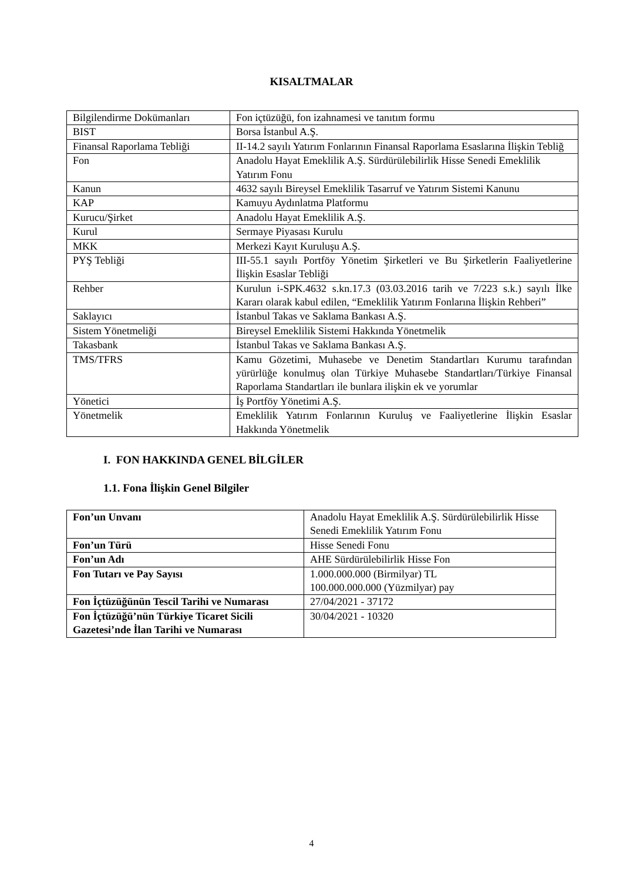KISALTMALAR
| Bilgilendirme Dokümanları | Fon içtüzüğü, fon izahnamesi ve tanıtım formu |
| BIST | Borsa İstanbul A.Ş. |
| Finansal Raporlama Tebliği | II-14.2 sayılı Yatırım Fonlarının Finansal Raporlama Esaslarına İlişkin Tebliğ |
| Fon | Anadolu Hayat Emeklilik A.Ş. Sürdürülebilirlik Hisse Senedi Emeklilik Yatırım Fonu |
| Kanun | 4632 sayılı Bireysel Emeklilik Tasarruf ve Yatırım Sistemi Kanunu |
| KAP | Kamuyu Aydınlatma Platformu |
| Kurucu/Şirket | Anadolu Hayat Emeklilik A.Ş. |
| Kurul | Sermaye Piyasası Kurulu |
| MKK | Merkezi Kayıt Kuruluşu A.Ş. |
| PYŞ Tebliği | III-55.1 sayılı Portföy Yönetim Şirketleri ve Bu Şirketlerin Faaliyetlerine İlişkin Esaslar Tebliği |
| Rehber | Kurulun i-SPK.4632 s.kn.17.3 (03.03.2016 tarih ve 7/223 s.k.) sayılı İlke Kararı olarak kabul edilen, “Emeklilik Yatırım Fonlarına İlişkin Rehberi” |
| Saklayıcı | İstanbul Takas ve Saklama Bankası A.Ş. |
| Sistem Yönetmeliği | Bireysel Emeklilik Sistemi Hakkında Yönetmelik |
| Takasbank | İstanbul Takas ve Saklama Bankası A.Ş. |
| TMS/TFRS | Kamu Gözetimi, Muhasebe ve Denetim Standartları Kurumu tarafından yürürlüğe konulmuş olan Türkiye Muhasebe Standartları/Türkiye Finansal Raporlama Standartları ile bunlara ilişkin ek ve yorumlar |
| Yönetici | İş Portföy Yönetimi A.Ş. |
| Yönetmelik | Emeklilik Yatırım Fonlarının Kuruluş ve Faaliyetlerine İlişkin Esaslar Hakkında Yönetmelik |
I. FON HAKKINDA GENEL BİLGİLER
1.1. Fona İlişkin Genel Bilgiler
| Fon’un Unvanı | Anadolu Hayat Emeklilik A.Ş. Sürdürülebilirlik Hisse Senedi Emeklilik Yatırım Fonu |
| Fon’un Türü | Hisse Senedi Fonu |
| Fon’un Adı | AHE Sürdürülebilirlik Hisse Fon |
| Fon Tutarı ve Pay Sayısı | 1.000.000.000 (Birmilyar) TL 100.000.000.000 (Yüzmilyar) pay |
| Fon İçtüzüğünün Tescil Tarihi ve Numarası | 27/04/2021 - 37172 |
| Fon İçtüzüğü’nün Türkiye Ticaret Sicili Gazetesi’nde İlan Tarihi ve Numarası | 30/04/2021 - 10320 |
4